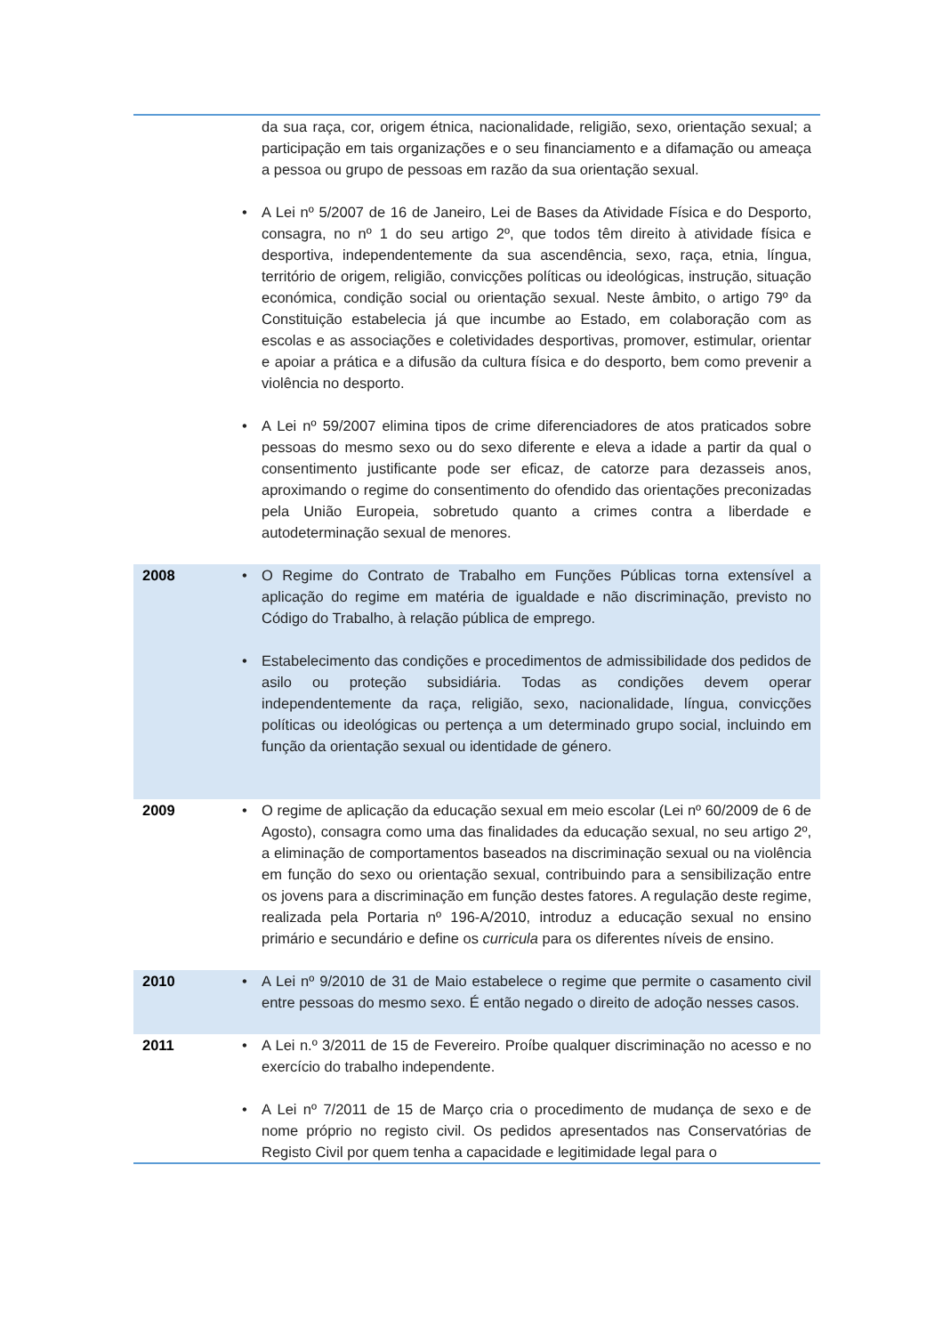| | | da sua raça, cor, origem étnica, nacionalidade, religião, sexo, orientação sexual; a participação em tais organizações e o seu financiamento e a difamação ou ameaça a pessoa ou grupo de pessoas em razão da sua orientação sexual. |
| | • | A Lei nº 5/2007 de 16 de Janeiro, Lei de Bases da Atividade Física e do Desporto, consagra, no nº 1 do seu artigo 2º, que todos têm direito à atividade física e desportiva, independentemente da sua ascendência, sexo, raça, etnia, língua, território de origem, religião, convicções políticas ou ideológicas, instrução, situação económica, condição social ou orientação sexual. Neste âmbito, o artigo 79º da Constituição estabelecia já que incumbe ao Estado, em colaboração com as escolas e as associações e coletividades desportivas, promover, estimular, orientar e apoiar a prática e a difusão da cultura física e do desporto, bem como prevenir a violência no desporto. |
| | • | A Lei nº 59/2007 elimina tipos de crime diferenciadores de atos praticados sobre pessoas do mesmo sexo ou do sexo diferente e eleva a idade a partir da qual o consentimento justificante pode ser eficaz, de catorze para dezasseis anos, aproximando o regime do consentimento do ofendido das orientações preconizadas pela União Europeia, sobretudo quanto a crimes contra a liberdade e autodeterminação sexual de menores. |
| 2008 | • | O Regime do Contrato de Trabalho em Funções Públicas torna extensível a aplicação do regime em matéria de igualdade e não discriminação, previsto no Código do Trabalho, à relação pública de emprego. |
| | • | Estabelecimento das condições e procedimentos de admissibilidade dos pedidos de asilo ou proteção subsidiária. Todas as condições devem operar independentemente da raça, religião, sexo, nacionalidade, língua, convicções políticas ou ideológicas ou pertença a um determinado grupo social, incluindo em função da orientação sexual ou identidade de género. |
| 2009 | • | O regime de aplicação da educação sexual em meio escolar (Lei nº 60/2009 de 6 de Agosto), consagra como uma das finalidades da educação sexual, no seu artigo 2º, a eliminação de comportamentos baseados na discriminação sexual ou na violência em função do sexo ou orientação sexual, contribuindo para a sensibilização entre os jovens para a discriminação em função destes fatores. A regulação deste regime, realizada pela Portaria nº 196-A/2010, introduz a educação sexual no ensino primário e secundário e define os curricula para os diferentes níveis de ensino. |
| 2010 | • | A Lei nº 9/2010 de 31 de Maio estabelece o regime que permite o casamento civil entre pessoas do mesmo sexo. É então negado o direito de adoção nesses casos. |
| 2011 | • | A Lei n.º 3/2011 de 15 de Fevereiro. Proíbe qualquer discriminação no acesso e no exercício do trabalho independente. |
| | • | A Lei nº 7/2011 de 15 de Março cria o procedimento de mudança de sexo e de nome próprio no registo civil. Os pedidos apresentados nas Conservatórias de Registo Civil por quem tenha a capacidade e legitimidade legal para o |